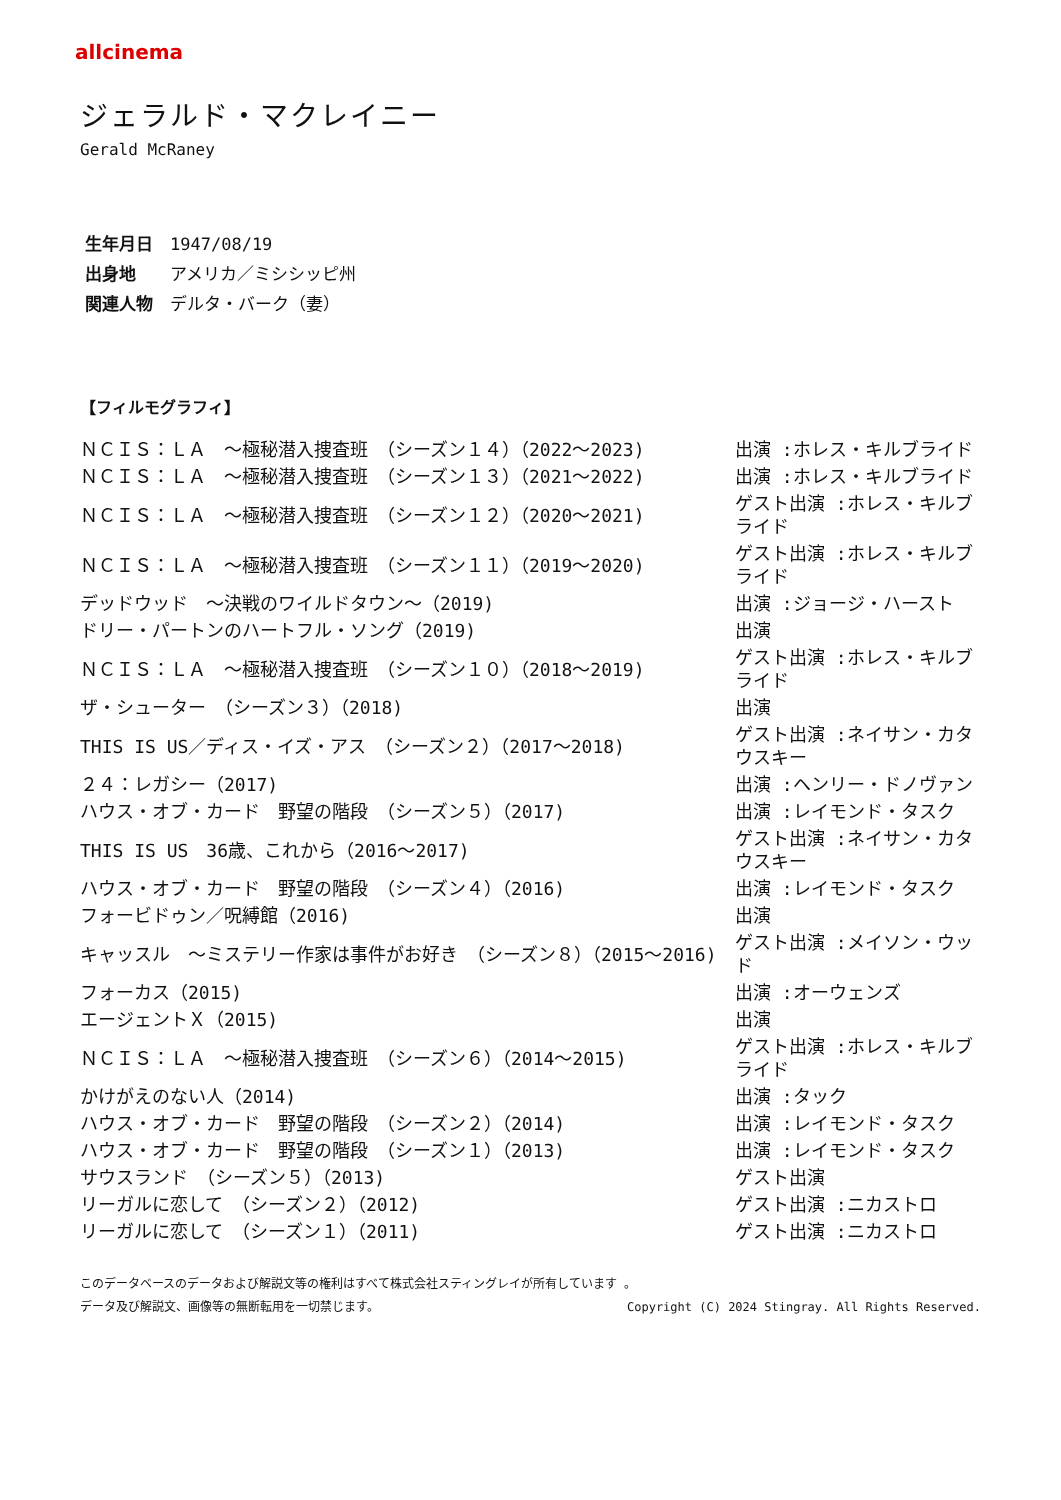allcinema
ジェラルド・マクレイニー
Gerald McRaney
生年月日 1947/08/19
出身地 アメリカ／ミシシッピ州
関連人物 デルタ・バーク（妻）
【フィルモグラフィ】
| ＮＣＩＳ：ＬＡ ～極秘潜入捜査班 （シーズン１４）（2022～2023) | 出演 :ホレス・キルブライド |
| ＮＣＩＳ：ＬＡ ～極秘潜入捜査班 （シーズン１３）（2021～2022) | 出演 :ホレス・キルブライド |
| ＮＣＩＳ：ＬＡ ～極秘潜入捜査班 （シーズン１２）（2020～2021) | ゲスト出演 :ホレス・キルブライド |
| ＮＣＩＳ：ＬＡ ～極秘潜入捜査班 （シーズン１１）（2019～2020) | ゲスト出演 :ホレス・キルブライド |
| デッドウッド ～決戦のワイルドタウン～（2019) | 出演 :ジョージ・ハースト |
| ドリー・パートンのハートフル・ソング（2019) | 出演 |
| ＮＣＩＳ：ＬＡ ～極秘潜入捜査班 （シーズン１０）（2018～2019) | ゲスト出演 :ホレス・キルブライド |
| ザ・シューター （シーズン３）（2018) | 出演 |
| THIS IS US／ディス・イズ・アス （シーズン２）（2017～2018) | ゲスト出演 :ネイサン・カタウスキー |
| ２４：レガシー（2017) | 出演 :ヘンリー・ドノヴァン |
| ハウス・オブ・カード 野望の階段 （シーズン５）（2017) | 出演 :レイモンド・タスク |
| THIS IS US 36歳、これから（2016～2017) | ゲスト出演 :ネイサン・カタウスキー |
| ハウス・オブ・カード 野望の階段 （シーズン４）（2016) | 出演 :レイモンド・タスク |
| フォービドゥン／呪縛館（2016) | 出演 |
| キャッスル ～ミステリー作家は事件がお好き （シーズン８）（2015～2016) | ゲスト出演 :メイソン・ウッド |
| フォーカス（2015) | 出演 :オーウェンズ |
| エージェントＸ（2015) | 出演 |
| ＮＣＩＳ：ＬＡ ～極秘潜入捜査班 （シーズン６）（2014～2015) | ゲスト出演 :ホレス・キルブライド |
| かけがえのない人（2014) | 出演 :タック |
| ハウス・オブ・カード 野望の階段 （シーズン２）（2014) | 出演 :レイモンド・タスク |
| ハウス・オブ・カード 野望の階段 （シーズン１）（2013) | 出演 :レイモンド・タスク |
| サウスランド （シーズン５）（2013) | ゲスト出演 |
| リーガルに恋して （シーズン２）（2012) | ゲスト出演 :ニカストロ |
| リーガルに恋して （シーズン１）（2011) | ゲスト出演 :ニカストロ |
このデータベースのデータおよび解説文等の権利はすべて株式会社スティングレイが所有しています 。
Copyright (C) 2024 Stingray. All Rights Reserved. データ及び解説文、画像等の無断転用を一切禁じます。